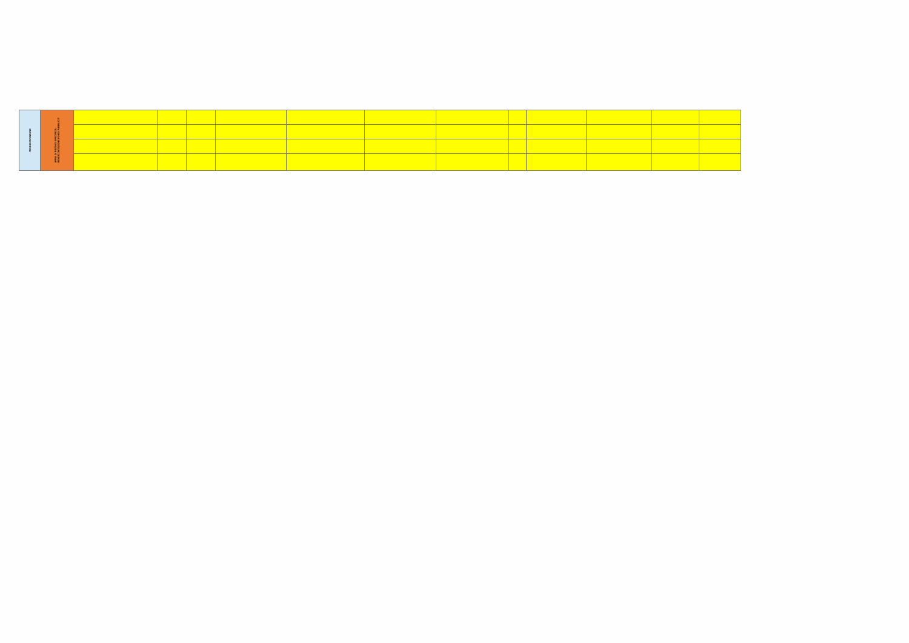| RENDICONTAZIONE | AREA DI RISCHIO SPECIFICA: RENDICONTAZIONE FONDI PUBBLICI? | | | | | | | | | | | | |